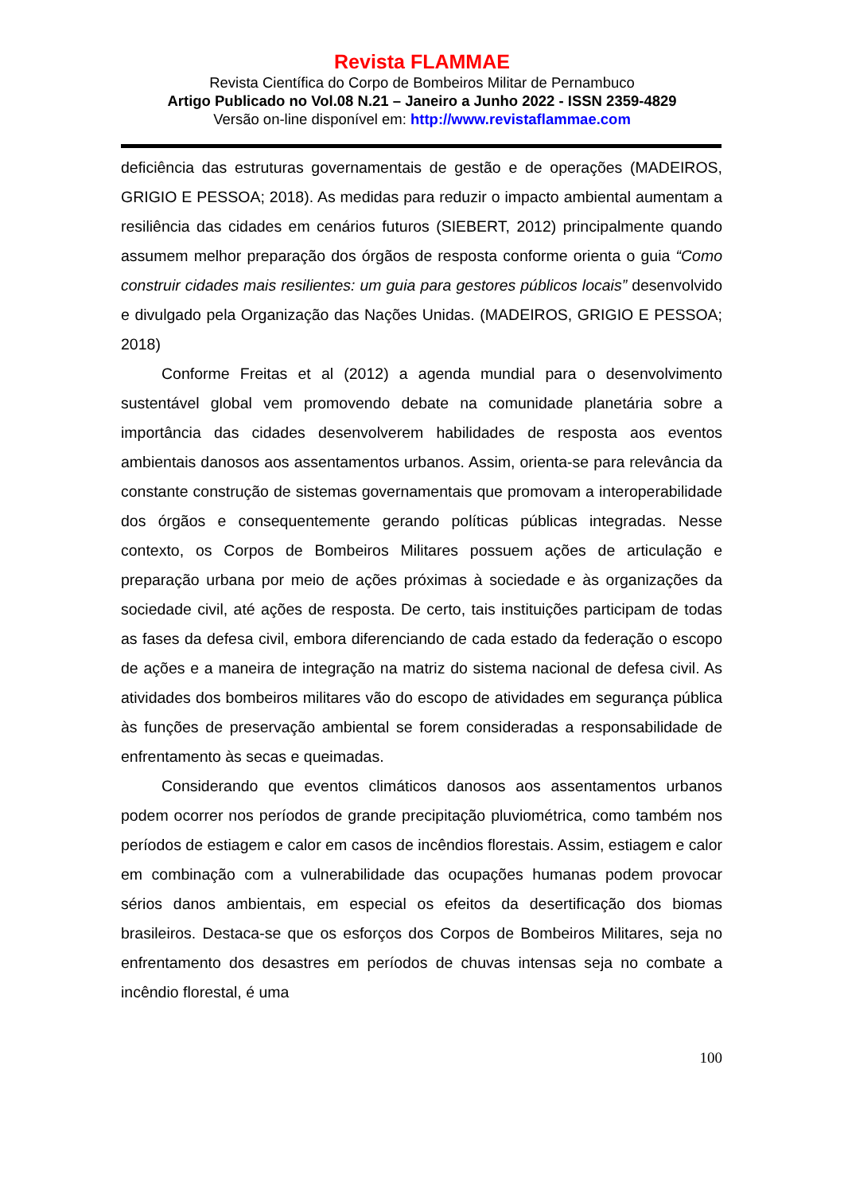Revista FLAMMAE
Revista Científica do Corpo de Bombeiros Militar de Pernambuco
Artigo Publicado no Vol.08 N.21 – Janeiro a Junho 2022 - ISSN 2359-4829
Versão on-line disponível em: http://www.revistaflammae.com
deficiência das estruturas governamentais de gestão e de operações (MADEIROS, GRIGIO E PESSOA; 2018). As medidas para reduzir o impacto ambiental aumentam a resiliência das cidades em cenários futuros (SIEBERT, 2012) principalmente quando assumem melhor preparação dos órgãos de resposta conforme orienta o guia “Como construir cidades mais resilientes: um guia para gestores públicos locais” desenvolvido e divulgado pela Organização das Nações Unidas. (MADEIROS, GRIGIO E PESSOA; 2018)
Conforme Freitas et al (2012) a agenda mundial para o desenvolvimento sustentável global vem promovendo debate na comunidade planetária sobre a importância das cidades desenvolverem habilidades de resposta aos eventos ambientais danosos aos assentamentos urbanos. Assim, orienta-se para relevância da constante construção de sistemas governamentais que promovam a interoperabilidade dos órgãos e consequentemente gerando políticas públicas integradas. Nesse contexto, os Corpos de Bombeiros Militares possuem ações de articulação e preparação urbana por meio de ações próximas à sociedade e às organizações da sociedade civil, até ações de resposta. De certo, tais instituições participam de todas as fases da defesa civil, embora diferenciando de cada estado da federação o escopo de ações e a maneira de integração na matriz do sistema nacional de defesa civil. As atividades dos bombeiros militares vão do escopo de atividades em segurança pública às funções de preservação ambiental se forem consideradas a responsabilidade de enfrentamento às secas e queimadas.
Considerando que eventos climáticos danosos aos assentamentos urbanos podem ocorrer nos períodos de grande precipitação pluviométrica, como também nos períodos de estiagem e calor em casos de incêndios florestais. Assim, estiagem e calor em combinação com a vulnerabilidade das ocupações humanas podem provocar sérios danos ambientais, em especial os efeitos da desertificação dos biomas brasileiros. Destaca-se que os esforços dos Corpos de Bombeiros Militares, seja no enfrentamento dos desastres em períodos de chuvas intensas seja no combate a incêndio florestal, é uma
100